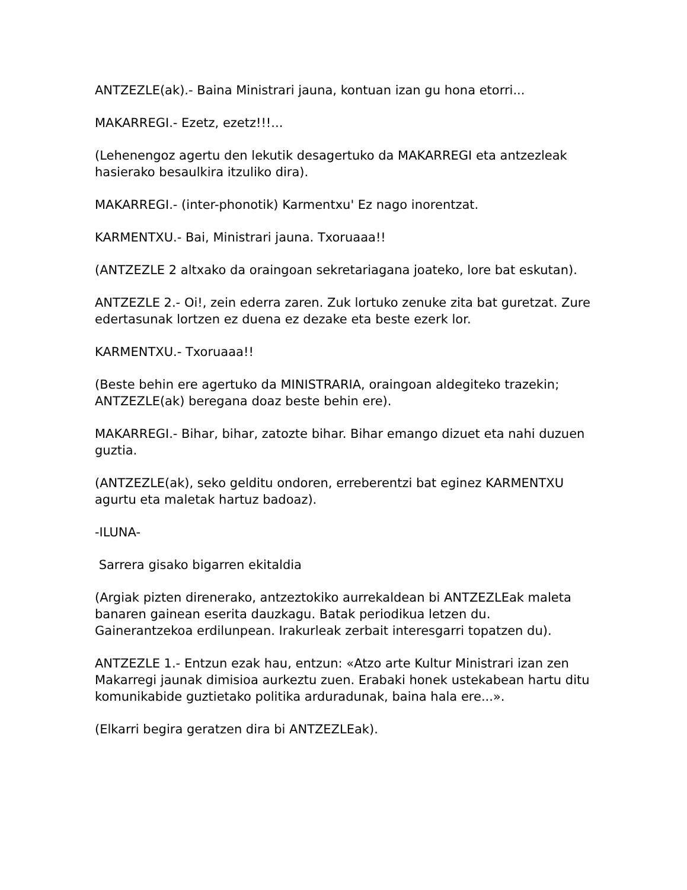ANTZEZLE(ak).- Baina Ministrari jauna, kontuan izan gu hona etorri...
MAKARREGI.- Ezetz, ezetz!!!...
(Lehenengoz agertu den lekutik desagertuko da MAKARREGI eta antzezleak hasierako besaulkira itzuliko dira).
MAKARREGI.- (inter-phonotik) Karmentxu' Ez nago inorentzat.
KARMENTXU.- Bai, Ministrari jauna. Txoruaaa!!
(ANTZEZLE 2 altxako da oraingoan sekretariagana joateko, lore bat eskutan).
ANTZEZLE 2.- Oi!, zein ederra zaren. Zuk lortuko zenuke zita bat guretzat. Zure edertasunak lortzen ez duena ez dezake eta beste ezerk lor.
KARMENTXU.- Txoruaaa!!
(Beste behin ere agertuko da MINISTRARIA, oraingoan aldegiteko trazekin; ANTZEZLE(ak) beregana doaz beste behin ere).
MAKARREGI.- Bihar, bihar, zatozte bihar. Bihar emango dizuet eta nahi duzuen guztia.
(ANTZEZLE(ak), seko gelditu ondoren, erreberentzi bat eginez KARMENTXU agurtu eta maletak hartuz badoaz).
-ILUNA-
Sarrera gisako bigarren ekitaldia
(Argiak pizten direnerako, antzeztokiko aurrekaldean bi ANTZEZLEak maleta banaren gainean eserita dauzkagu. Batak periodikua letzen du. Gainerantzekoa erdilunpean. Irakurleak zerbait interesgarri topatzen du).
ANTZEZLE 1.- Entzun ezak hau, entzun: «Atzo arte Kultur Ministrari izan zen Makarregi jaunak dimisioa aurkeztu zuen. Erabaki honek ustekabean hartu ditu komunikabide guztietako politika arduradunak, baina hala ere...».
(Elkarri begira geratzen dira bi ANTZEZLEak).